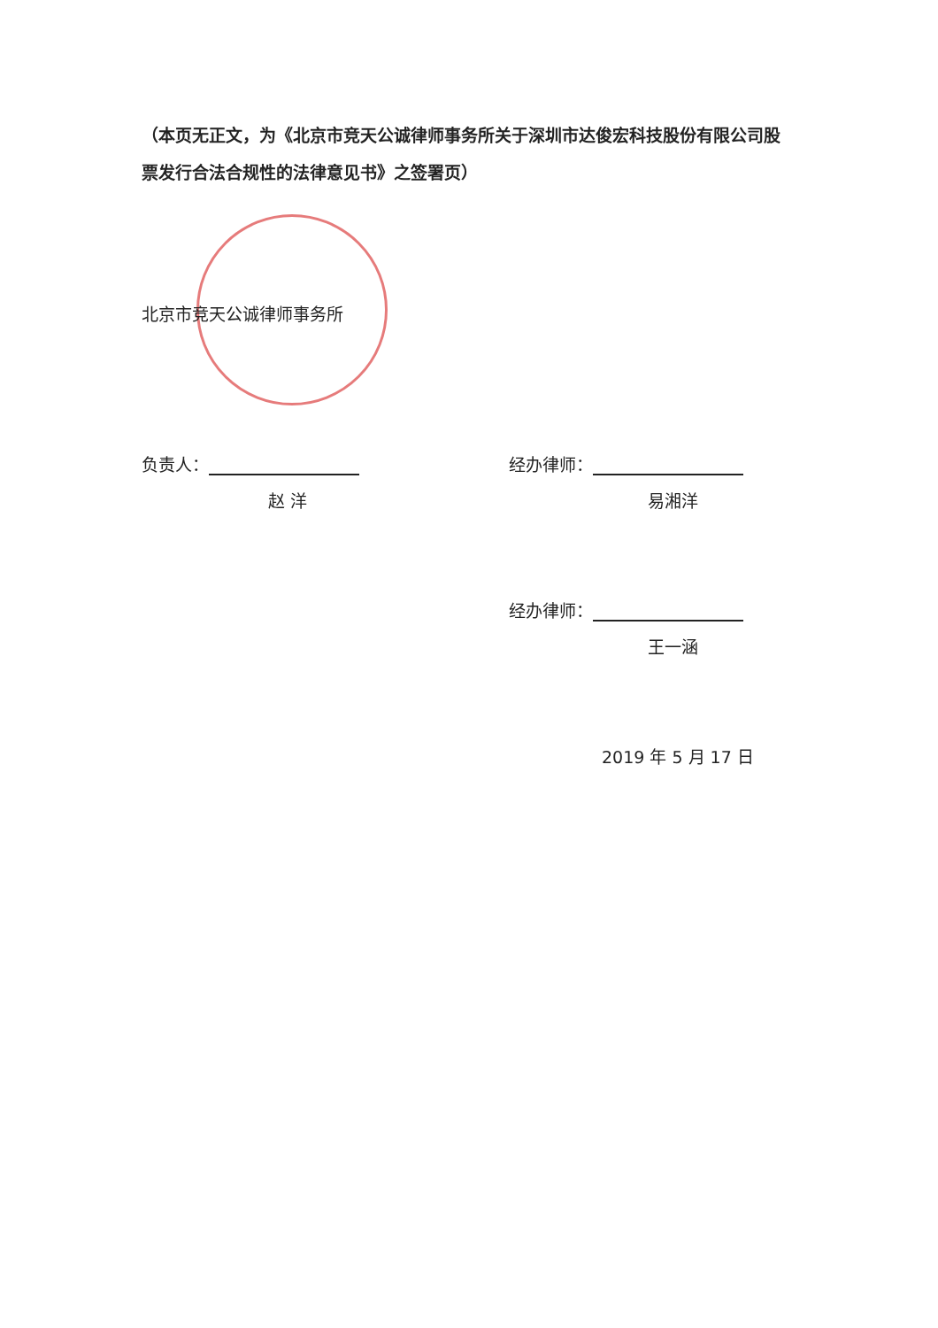（本页无正文，为《北京市竞天公诚律师事务所关于深圳市达俊宏科技股份有限公司股票发行合法合规性的法律意见书》之签署页）
北京市竞天公诚律师事务所
负责人：
赵 洋
经办律师：
易湘洋
经办律师：
王一涵
2019 年 5 月 17 日